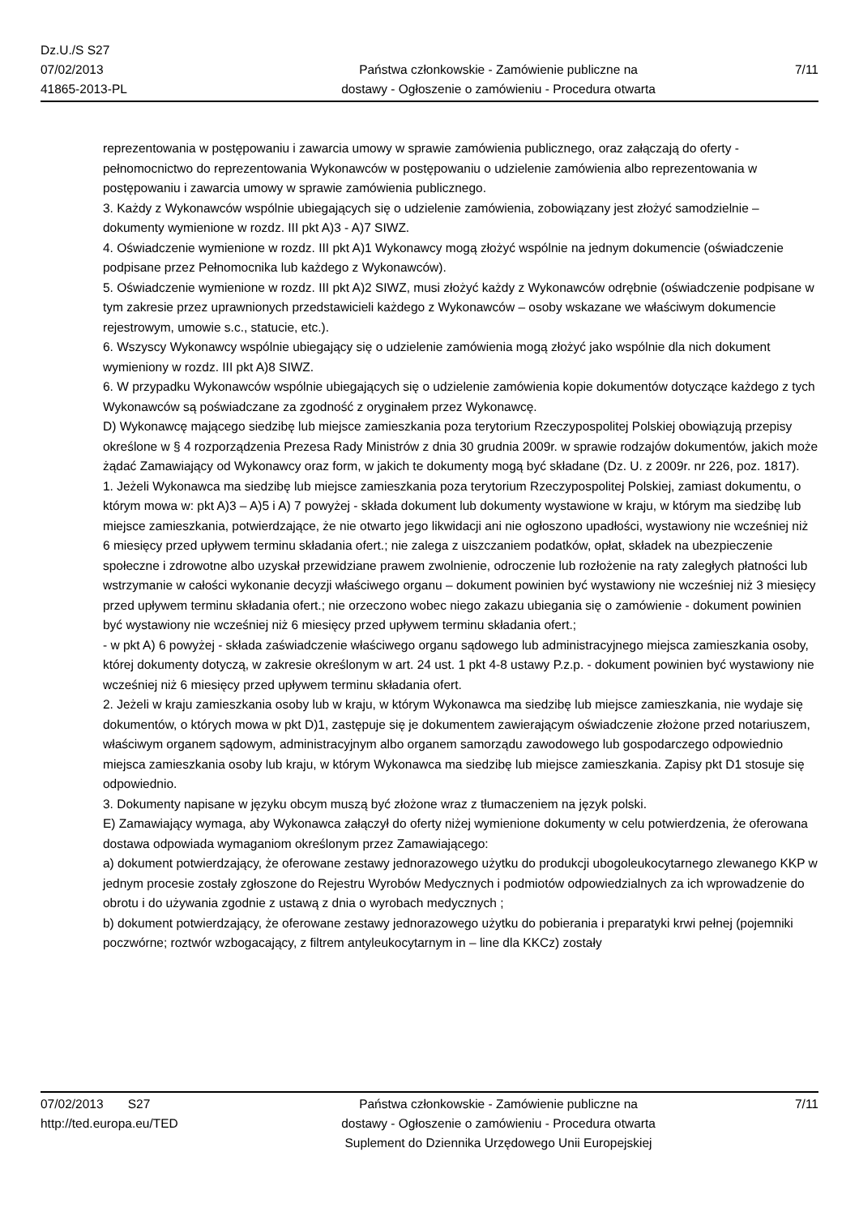Dz.U./S S27
07/02/2013
41865-2013-PL
Państwa członkowskie - Zamówienie publiczne na
dostawy - Ogłoszenie o zamówieniu - Procedura otwarta
7/11
reprezentowania w postępowaniu i zawarcia umowy w sprawie zamówienia publicznego, oraz załączają do oferty - pełnomocnictwo do reprezentowania Wykonawców w postępowaniu o udzielenie zamówienia albo reprezentowania w postępowaniu i zawarcia umowy w sprawie zamówienia publicznego.
3. Każdy z Wykonawców wspólnie ubiegających się o udzielenie zamówienia, zobowiązany jest złożyć samodzielnie – dokumenty wymienione w rozdz. III pkt A)3 - A)7 SIWZ.
4. Oświadczenie wymienione w rozdz. III pkt A)1 Wykonawcy mogą złożyć wspólnie na jednym dokumencie (oświadczenie podpisane przez Pełnomocnika lub każdego z Wykonawców).
5. Oświadczenie wymienione w rozdz. III pkt A)2 SIWZ, musi złożyć każdy z Wykonawców odrębnie (oświadczenie podpisane w tym zakresie przez uprawnionych przedstawicieli każdego z Wykonawców – osoby wskazane we właściwym dokumencie rejestrowym, umowie s.c., statucie, etc.).
6. Wszyscy Wykonawcy wspólnie ubiegający się o udzielenie zamówienia mogą złożyć jako wspólnie dla nich dokument wymieniony w rozdz. III pkt A)8 SIWZ.
6. W przypadku Wykonawców wspólnie ubiegających się o udzielenie zamówienia kopie dokumentów dotyczące każdego z tych Wykonawców są poświadczane za zgodność z oryginałem przez Wykonawcę.
D) Wykonawcę mającego siedzibę lub miejsce zamieszkania poza terytorium Rzeczypospolitej Polskiej obowiązują przepisy określone w § 4 rozporządzenia Prezesa Rady Ministrów z dnia 30 grudnia 2009r. w sprawie rodzajów dokumentów, jakich może żądać Zamawiający od Wykonawcy oraz form, w jakich te dokumenty mogą być składane (Dz. U. z 2009r. nr 226, poz. 1817).
1. Jeżeli Wykonawca ma siedzibę lub miejsce zamieszkania poza terytorium Rzeczypospolitej Polskiej, zamiast dokumentu, o którym mowa w: pkt A)3 – A)5 i A) 7 powyżej - składa dokument lub dokumenty wystawione w kraju, w którym ma siedzibę lub miejsce zamieszkania, potwierdzające, że nie otwarto jego likwidacji ani nie ogłoszono upadłości, wystawiony nie wcześniej niż 6 miesięcy przed upływem terminu składania ofert.; nie zalega z uiszczaniem podatków, opłat, składek na ubezpieczenie społeczne i zdrowotne albo uzyskał przewidziane prawem zwolnienie, odroczenie lub rozłożenie na raty zaległych płatności lub wstrzymanie w całości wykonanie decyzji właściwego organu – dokument powinien być wystawiony nie wcześniej niż 3 miesięcy przed upływem terminu składania ofert.; nie orzeczono wobec niego zakazu ubiegania się o zamówienie - dokument powinien być wystawiony nie wcześniej niż 6 miesięcy przed upływem terminu składania ofert.;
- w pkt A) 6 powyżej - składa zaświadczenie właściwego organu sądowego lub administracyjnego miejsca zamieszkania osoby, której dokumenty dotyczą, w zakresie określonym w art. 24 ust. 1 pkt 4-8 ustawy P.z.p. - dokument powinien być wystawiony nie wcześniej niż 6 miesięcy przed upływem terminu składania ofert.
2. Jeżeli w kraju zamieszkania osoby lub w kraju, w którym Wykonawca ma siedzibę lub miejsce zamieszkania, nie wydaje się dokumentów, o których mowa w pkt D)1, zastępuje się je dokumentem zawierającym oświadczenie złożone przed notariuszem, właściwym organem sądowym, administracyjnym albo organem samorządu zawodowego lub gospodarczego odpowiednio miejsca zamieszkania osoby lub kraju, w którym Wykonawca ma siedzibę lub miejsce zamieszkania. Zapisy pkt D1 stosuje się odpowiednio.
3. Dokumenty napisane w języku obcym muszą być złożone wraz z tłumaczeniem na język polski.
E) Zamawiający wymaga, aby Wykonawca załączył do oferty niżej wymienione dokumenty w celu potwierdzenia, że oferowana dostawa odpowiada wymaganiom określonym przez Zamawiającego:
a) dokument potwierdzający, że oferowane zestawy jednorazowego użytku do produkcji ubogoleukocytarnego zlewanego KKP w jednym procesie zostały zgłoszone do Rejestru Wyrobów Medycznych i podmiotów odpowiedzialnych za ich wprowadzenie do obrotu i do używania zgodnie z ustawą z dnia o wyrobach medycznych ;
b) dokument potwierdzający, że oferowane zestawy jednorazowego użytku do pobierania i preparatyki krwi pełnej (pojemniki poczwórne; roztwór wzbogacający, z filtrem antyleukocytarnym in – line dla KKCz) zostały
07/02/2013 S27
http://ted.europa.eu/TED
Państwa członkowskie - Zamówienie publiczne na
dostawy - Ogłoszenie o zamówieniu - Procedura otwarta
Suplement do Dziennika Urzędowego Unii Europejskiej
7/11